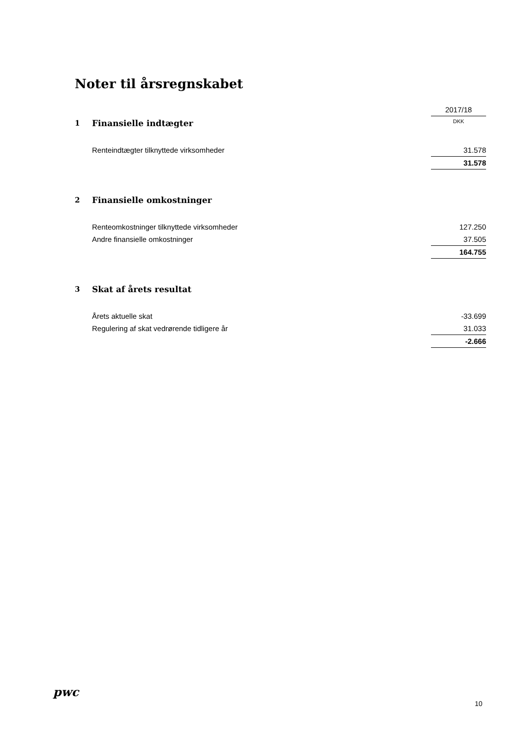Noter til årsregnskabet
| | | 2017/18 |
| 1 | Finansielle indtægter | DKK |
| | Renteindtægter tilknyttede virksomheder | 31.578 |
| | | 31.578 |
| 2 | Finansielle omkostninger | |
| | Renteomkostninger tilknyttede virksomheder | 127.250 |
| | Andre finansielle omkostninger | 37.505 |
| | | 164.755 |
| 3 | Skat af årets resultat | |
| | Årets aktuelle skat | -33.699 |
| | Regulering af skat vedrørende tidligere år | 31.033 |
| | | -2.666 |
pwc
10